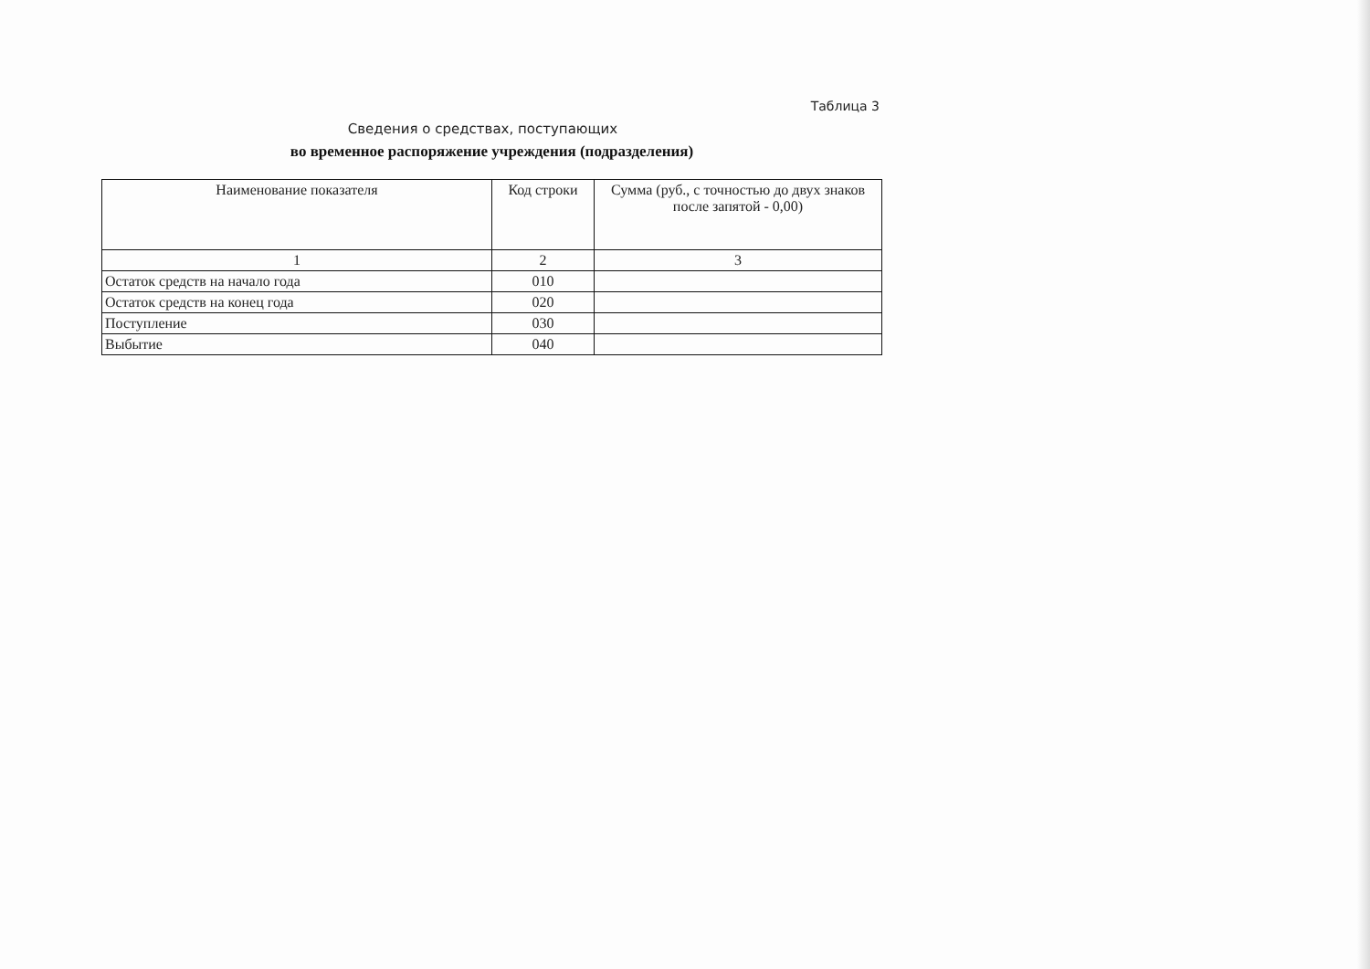Таблица 3
Сведения о средствах, поступающих
во временное распоряжение учреждения (подразделения)
| Наименование показателя | Код строки | Сумма (руб., с точностью до двух знаков после запятой - 0,00) |
| --- | --- | --- |
| 1 | 2 | 3 |
| Остаток средств на начало года | 010 | |
| Остаток средств на конец года | 020 | |
| Поступление | 030 | |
| Выбытие | 040 | |